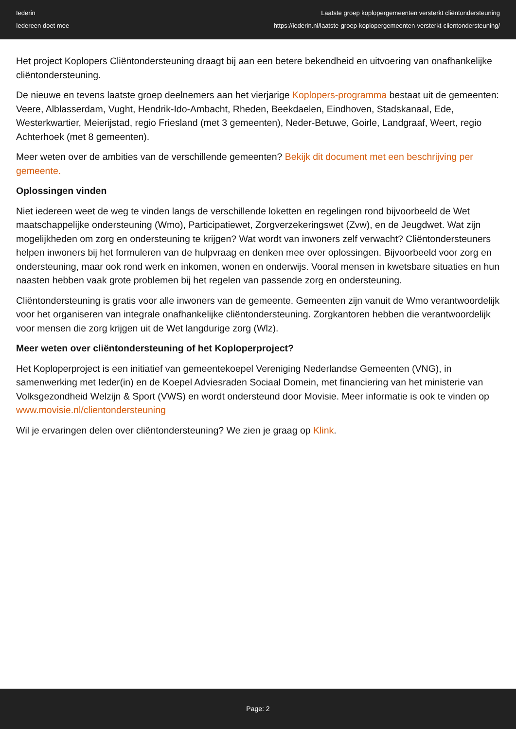Iederin
Iedereen doet mee
Laatste groep koplopergemeenten versterkt cliëntondersteuning
https://iederin.nl/laatste-groep-koplopergemeenten-versterkt-clientondersteuning/
Het project Koplopers Cliëntondersteuning draagt bij aan een betere bekendheid en uitvoering van onafhankelijke cliëntondersteuning.
De nieuwe en tevens laatste groep deelnemers aan het vierjarige Koplopers-programma bestaat uit de gemeenten: Veere, Alblasserdam, Vught, Hendrik-Ido-Ambacht, Rheden, Beekdaelen, Eindhoven, Stadskanaal, Ede, Westerkwartier, Meierijstad, regio Friesland (met 3 gemeenten), Neder-Betuwe, Goirle, Landgraaf, Weert, regio Achterhoek (met 8 gemeenten).
Meer weten over de ambities van de verschillende gemeenten? Bekijk dit document met een beschrijving per gemeente.
Oplossingen vinden
Niet iedereen weet de weg te vinden langs de verschillende loketten en regelingen rond bijvoorbeeld de Wet maatschappelijke ondersteuning (Wmo), Participatiewet, Zorgverzekeringswet (Zvw), en de Jeugdwet. Wat zijn mogelijkheden om zorg en ondersteuning te krijgen? Wat wordt van inwoners zelf verwacht? Cliëntondersteuners helpen inwoners bij het formuleren van de hulpvraag en denken mee over oplossingen. Bijvoorbeeld voor zorg en ondersteuning, maar ook rond werk en inkomen, wonen en onderwijs. Vooral mensen in kwetsbare situaties en hun naasten hebben vaak grote problemen bij het regelen van passende zorg en ondersteuning.
Cliëntondersteuning is gratis voor alle inwoners van de gemeente. Gemeenten zijn vanuit de Wmo verantwoordelijk voor het organiseren van integrale onafhankelijke cliëntondersteuning. Zorgkantoren hebben die verantwoordelijk voor mensen die zorg krijgen uit de Wet langdurige zorg (Wlz).
Meer weten over cliëntondersteuning of het Koploperproject?
Het Koploperproject is een initiatief van gemeentekoepel Vereniging Nederlandse Gemeenten (VNG), in samenwerking met Ieder(in) en de Koepel Adviesraden Sociaal Domein, met financiering van het ministerie van Volksgezondheid Welzijn & Sport (VWS) en wordt ondersteund door Movisie. Meer informatie is ook te vinden op www.movisie.nl/clientondersteuning
Wil je ervaringen delen over cliëntondersteuning? We zien je graag op Klink.
Page: 2